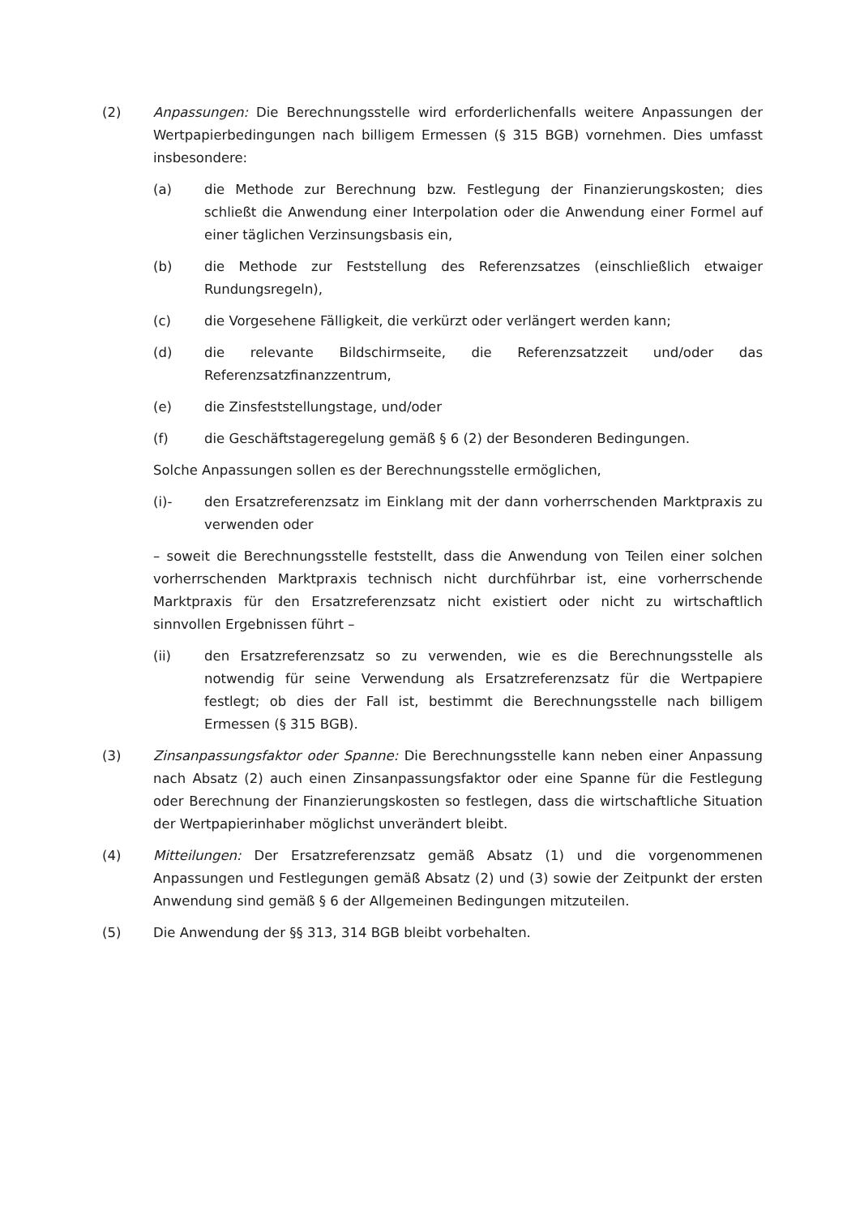(2) Anpassungen: Die Berechnungsstelle wird erforderlichenfalls weitere Anpassungen der Wertpapierbedingungen nach billigem Ermessen (§ 315 BGB) vornehmen. Dies umfasst insbesondere:
(a) die Methode zur Berechnung bzw. Festlegung der Finanzierungskosten; dies schließt die Anwendung einer Interpolation oder die Anwendung einer Formel auf einer täglichen Verzinsungsbasis ein,
(b) die Methode zur Feststellung des Referenzsatzes (einschließlich etwaiger Rundungsregeln),
(c) die Vorgesehene Fälligkeit, die verkürzt oder verlängert werden kann;
(d) die relevante Bildschirmseite, die Referenzsatzzeit und/oder das Referenzsatzfinanzzentrum,
(e) die Zinsfeststellungstage, und/oder
(f) die Geschäftstageregelung gemäß § 6 (2) der Besonderen Bedingungen.
Solche Anpassungen sollen es der Berechnungsstelle ermöglichen,
(i)- den Ersatzreferenzsatz im Einklang mit der dann vorherrschenden Marktpraxis zu verwenden oder
– soweit die Berechnungsstelle feststellt, dass die Anwendung von Teilen einer solchen vorherrschenden Marktpraxis technisch nicht durchführbar ist, eine vorherrschende Marktpraxis für den Ersatzreferenzsatz nicht existiert oder nicht zu wirtschaftlich sinnvollen Ergebnissen führt –
(ii) den Ersatzreferenzsatz so zu verwenden, wie es die Berechnungsstelle als notwendig für seine Verwendung als Ersatzreferenzsatz für die Wertpapiere festlegt; ob dies der Fall ist, bestimmt die Berechnungsstelle nach billigem Ermessen (§ 315 BGB).
(3) Zinsanpassungsfaktor oder Spanne: Die Berechnungsstelle kann neben einer Anpassung nach Absatz (2) auch einen Zinsanpassungsfaktor oder eine Spanne für die Festlegung oder Berechnung der Finanzierungskosten so festlegen, dass die wirtschaftliche Situation der Wertpapierinhaber möglichst unverändert bleibt.
(4) Mitteilungen: Der Ersatzreferenzsatz gemäß Absatz (1) und die vorgenommenen Anpassungen und Festlegungen gemäß Absatz (2) und (3) sowie der Zeitpunkt der ersten Anwendung sind gemäß § 6 der Allgemeinen Bedingungen mitzuteilen.
(5) Die Anwendung der §§ 313, 314 BGB bleibt vorbehalten.